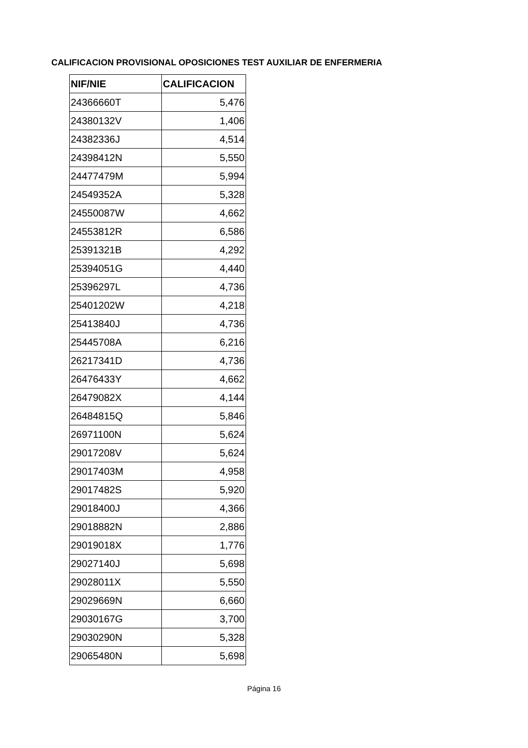CALIFICACION PROVISIONAL OPOSICIONES TEST AUXILIAR DE ENFERMERIA
| NIF/NIE | CALIFICACION |
| --- | --- |
| 24366660T | 5,476 |
| 24380132V | 1,406 |
| 24382336J | 4,514 |
| 24398412N | 5,550 |
| 24477479M | 5,994 |
| 24549352A | 5,328 |
| 24550087W | 4,662 |
| 24553812R | 6,586 |
| 25391321B | 4,292 |
| 25394051G | 4,440 |
| 25396297L | 4,736 |
| 25401202W | 4,218 |
| 25413840J | 4,736 |
| 25445708A | 6,216 |
| 26217341D | 4,736 |
| 26476433Y | 4,662 |
| 26479082X | 4,144 |
| 26484815Q | 5,846 |
| 26971100N | 5,624 |
| 29017208V | 5,624 |
| 29017403M | 4,958 |
| 29017482S | 5,920 |
| 29018400J | 4,366 |
| 29018882N | 2,886 |
| 29019018X | 1,776 |
| 29027140J | 5,698 |
| 29028011X | 5,550 |
| 29029669N | 6,660 |
| 29030167G | 3,700 |
| 29030290N | 5,328 |
| 29065480N | 5,698 |
Página 16